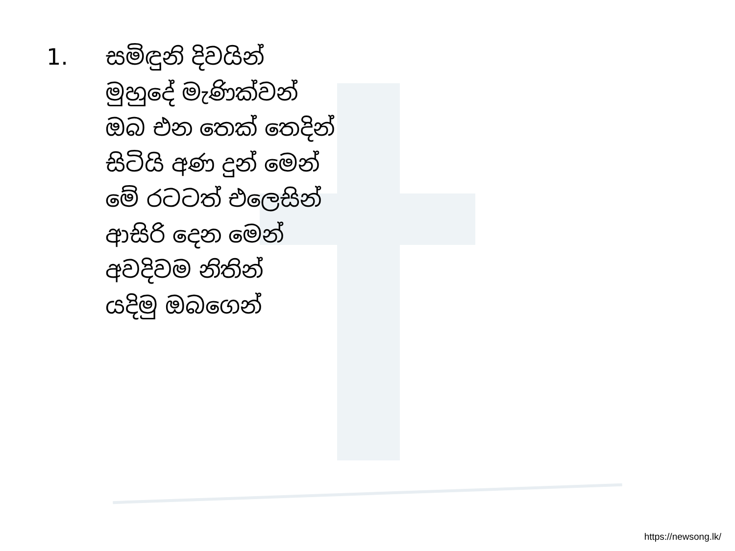1.
සමිඳුනි දිවයින්
මුහුදේ මැණික්වන්
ඔබ එන තෙක් තෙදින්
සිටියි අණ දුන් මෙන්
මේ රටටත් එලෙසින්
ආසිරි දෙන මෙන්
අවදිවම නිතින්
යදිමු ඔබගෙන්
https://newsong.lk/